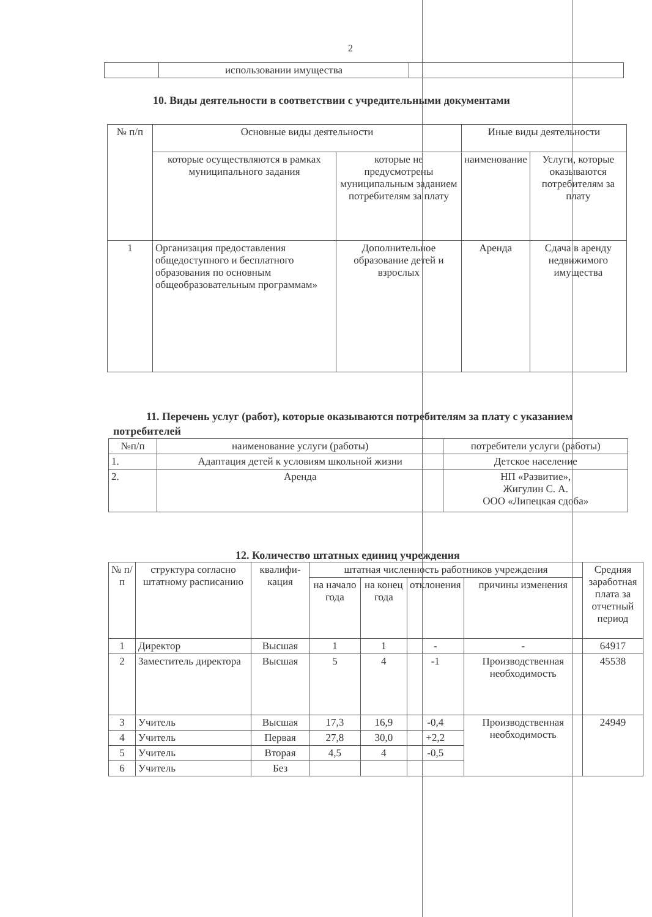2
| | использовании имущества | |
10. Виды деятельности в соответствии с учредительными документами
| № п/п | Основные виды деятельности | | Иные виды деятельности | |
| --- | --- | --- | --- | --- |
| | которые осуществляются в рамках муниципального задания | которые не предусмотрены муниципальным заданием потребителям за плату | наименование | Услуги, которые оказываются потребителям за плату |
| 1 | Организация предоставления общедоступного и бесплатного образования по основным общеобразовательным программам» | Дополнительное образование детей и взрослых | Аренда | Сдача в аренду недвижимого имущества |
11. Перечень услуг (работ), которые оказываются потребителям за плату с указанием потребителей
| №п/п | наименование услуги (работы) | потребители услуги (работы) |
| --- | --- | --- |
| 1. | Адаптация детей к условиям школьной жизни | Детское население |
| 2. | Аренда | НП «Развитие», Жигулин С. А. ООО «Липецкая сдоба» |
12. Количество штатных единиц учреждения
| № п/п | структура согласно штатному расписанию | квалифи-кация | штатная численность работников учреждения | | | | Средняя заработная плата за отчетный период |
| --- | --- | --- | --- | --- | --- | --- | --- |
| | | | на начало года | на конец года | отклонения | причины изменения | |
| 1 | Директор | Высшая | 1 | 1 | - | - | 64917 |
| 2 | Заместитель директора | Высшая | 5 | 4 | -1 | Производственная необходимость | 45538 |
| 3 | Учитель | Высшая | 17,3 | 16,9 | -0,4 | Производственная необходимость | 24949 |
| 4 | Учитель | Первая | 27,8 | 30,0 | +2,2 | | |
| 5 | Учитель | Вторая | 4,5 | 4 | -0,5 | | |
| 6 | Учитель | Без | | | | | |